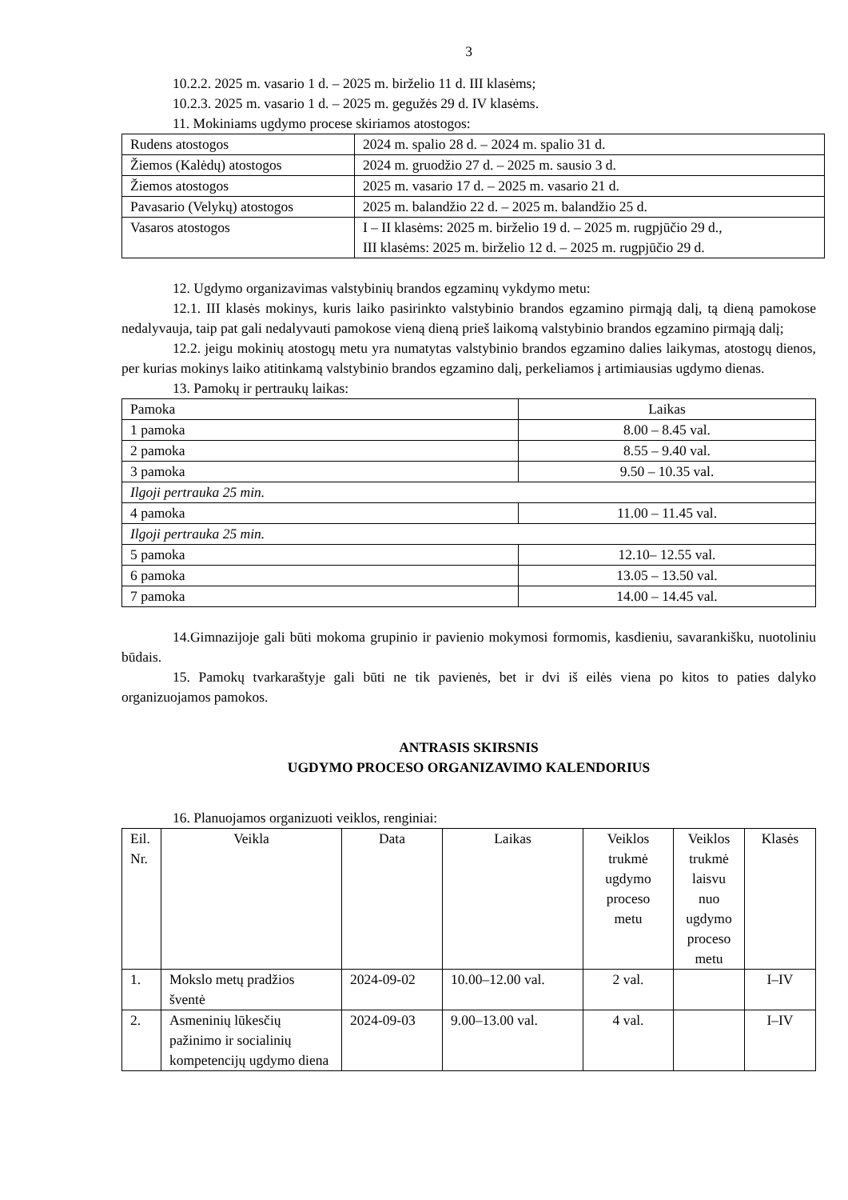3
10.2.2. 2025 m. vasario 1 d. – 2025 m. birželio 11 d. III klasėms;
10.2.3. 2025 m. vasario 1 d. – 2025 m. gegužės 29 d. IV klasėms.
11. Mokiniams ugdymo procese skiriamos atostogos:
| Rudens atostogos | 2024 m. spalio 28 d. – 2024 m. spalio 31 d. |
| Žiemos (Kalėdų) atostogos | 2024 m. gruodžio 27 d. – 2025 m. sausio 3 d. |
| Žiemos atostogos | 2025 m. vasario 17 d. – 2025 m. vasario 21 d. |
| Pavasario (Velykų) atostogos | 2025 m. balandžio 22 d. – 2025 m. balandžio 25 d. |
| Vasaros atostogos | I – II klasėms: 2025 m. birželio 19 d. – 2025 m. rugpjūčio 29 d., III klasėms: 2025 m. birželio 12 d. – 2025 m. rugpjūčio 29 d. |
12. Ugdymo organizavimas valstybinių brandos egzaminų vykdymo metu:
12.1. III klasės mokinys, kuris laiko pasirinkto valstybinio brandos egzamino pirmąją dalį, tą dieną pamokose nedalyvauja, taip pat gali nedalyvauti pamokose vieną dieną prieš laikomą valstybinio brandos egzamino pirmąją dalį;
12.2. jeigu mokinių atostogų metu yra numatytas valstybinio brandos egzamino dalies laikymas, atostogų dienos, per kurias mokinys laiko atitinkamą valstybinio brandos egzamino dalį, perkeliamos į artimiausias ugdymo dienas.
13. Pamokų ir pertraukų laikas:
| Pamoka | Laikas |
| 1 pamoka | 8.00 – 8.45 val. |
| 2 pamoka | 8.55 – 9.40 val. |
| 3 pamoka | 9.50 – 10.35 val. |
| Ilgoji pertrauka 25 min. | |
| 4 pamoka | 11.00 – 11.45 val. |
| Ilgoji pertrauka 25 min. | |
| 5 pamoka | 12.10– 12.55 val. |
| 6 pamoka | 13.05 – 13.50 val. |
| 7 pamoka | 14.00 – 14.45 val. |
14.Gimnazijoje gali būti mokoma grupinio ir pavienio mokymosi formomis, kasdieniu, savarankišku, nuotoliniu būdais.
15. Pamokų tvarkaraštyje gali būti ne tik pavienės, bet ir dvi iš eilės viena po kitos to paties dalyko organizuojamos pamokos.
ANTRASIS SKIRSNIS
UGDYMO PROCESO ORGANIZAVIMO KALENDORIUS
16. Planuojamos organizuoti veiklos, renginiai:
| Eil. Nr. | Veikla | Data | Laikas | Veiklos trukmė ugdymo proceso metu | Veiklos trukmė laisvu nuo ugdymo proceso metu | Klasės |
| 1. | Mokslo metų pradžios šventė | 2024-09-02 | 10.00–12.00 val. | 2 val. | | I–IV |
| 2. | Asmeninių lūkesčių pažinimo ir socialinių kompetencijų ugdymo diena | 2024-09-03 | 9.00–13.00 val. | 4 val. | | I–IV |